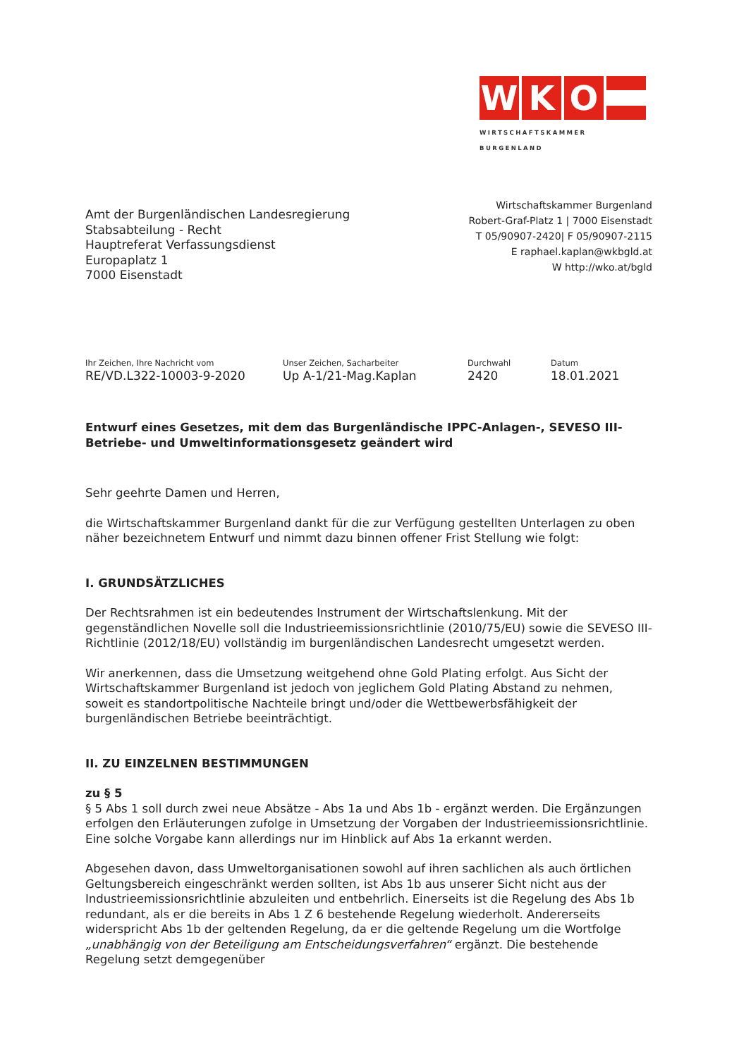W K O
WIRTSCHAFTSKAMMER BURGENLAND
Amt der Burgenländischen Landesregierung
Stabsabteilung - Recht
Hauptreferat Verfassungsdienst
Europaplatz 1
7000 Eisenstadt
Wirtschaftskammer Burgenland
Robert-Graf-Platz 1 | 7000 Eisenstadt
T 05/90907-2420| F 05/90907-2115
E raphael.kaplan@wkbgld.at
W http://wko.at/bgld
Ihr Zeichen, Ihre Nachricht vom
RE/VD.L322-10003-9-2020
Unser Zeichen, Sacharbeiter
Up A-1/21-Mag.Kaplan
Durchwahl
2420
Datum
18.01.2021
Entwurf eines Gesetzes, mit dem das Burgenländische IPPC-Anlagen-, SEVESO III-Betriebe- und Umweltinformationsgesetz geändert wird
Sehr geehrte Damen und Herren,
die Wirtschaftskammer Burgenland dankt für die zur Verfügung gestellten Unterlagen zu oben näher bezeichnetem Entwurf und nimmt dazu binnen offener Frist Stellung wie folgt:
I. GRUNDSÄTZLICHES
Der Rechtsrahmen ist ein bedeutendes Instrument der Wirtschaftslenkung. Mit der gegenständlichen Novelle soll die Industrieemissionsrichtlinie (2010/75/EU) sowie die SEVESO III-Richtlinie (2012/18/EU) vollständig im burgenländischen Landesrecht umgesetzt werden.
Wir anerkennen, dass die Umsetzung weitgehend ohne Gold Plating erfolgt. Aus Sicht der Wirtschaftskammer Burgenland ist jedoch von jeglichem Gold Plating Abstand zu nehmen, soweit es standortpolitische Nachteile bringt und/oder die Wettbewerbsfähigkeit der burgenländischen Betriebe beeinträchtigt.
II. ZU EINZELNEN BESTIMMUNGEN
zu § 5
§ 5 Abs 1 soll durch zwei neue Absätze - Abs 1a und Abs 1b - ergänzt werden. Die Ergänzungen erfolgen den Erläuterungen zufolge in Umsetzung der Vorgaben der Industrieemissionsrichtlinie. Eine solche Vorgabe kann allerdings nur im Hinblick auf Abs 1a erkannt werden.
Abgesehen davon, dass Umweltorganisationen sowohl auf ihren sachlichen als auch örtlichen Geltungsbereich eingeschränkt werden sollten, ist Abs 1b aus unserer Sicht nicht aus der Industrieemissionsrichtlinie abzuleiten und entbehrlich. Einerseits ist die Regelung des Abs 1b redundant, als er die bereits in Abs 1 Z 6 bestehende Regelung wiederholt. Andererseits widerspricht Abs 1b der geltenden Regelung, da er die geltende Regelung um die Wortfolge „unabhängig von der Beteiligung am Entscheidungsverfahren“ ergänzt. Die bestehende Regelung setzt demgegenüber